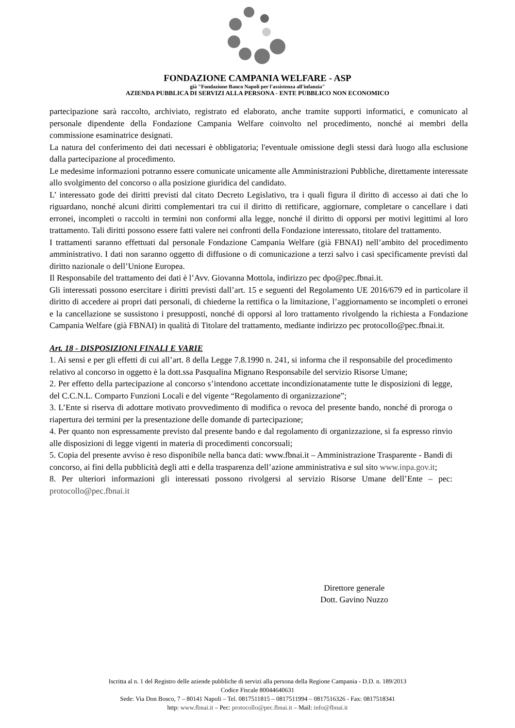FONDAZIONE CAMPANIA WELFARE - ASP
già "Fondazione Banco Napoli per l'assistenza all'infanzia"
AZIENDA PUBBLICA DI SERVIZI ALLA PERSONA - ENTE PUBBLICO NON ECONOMICO
partecipazione sarà raccolto, archiviato, registrato ed elaborato, anche tramite supporti informatici, e comunicato al personale dipendente della Fondazione Campania Welfare coinvolto nel procedimento, nonché ai membri della commissione esaminatrice designati.
La natura del conferimento dei dati necessari è obbligatoria; l'eventuale omissione degli stessi darà luogo alla esclusione dalla partecipazione al procedimento.
Le medesime informazioni potranno essere comunicate unicamente alle Amministrazioni Pubbliche, direttamente interessate allo svolgimento del concorso o alla posizione giuridica del candidato.
L’ interessato gode dei diritti previsti dal citato Decreto Legislativo, tra i quali figura il diritto di accesso ai dati che lo riguardano, nonché alcuni diritti complementari tra cui il diritto di rettificare, aggiornare, completare o cancellare i dati erronei, incompleti o raccolti in termini non conformi alla legge, nonché il diritto di opporsi per motivi legittimi al loro trattamento. Tali diritti possono essere fatti valere nei confronti della Fondazione interessato, titolare del trattamento.
I trattamenti saranno effettuati dal personale Fondazione Campania Welfare (già FBNAI) nell’ambito del procedimento amministrativo. I dati non saranno oggetto di diffusione o di comunicazione a terzi salvo i casi specificamente previsti dal diritto nazionale o dell’Unione Europea.
Il Responsabile del trattamento dei dati è l’Avv. Giovanna Mottola, indirizzo pec dpo@pec.fbnai.it.
Gli interessati possono esercitare i diritti previsti dall’art. 15 e seguenti del Regolamento UE 2016/679 ed in particolare il diritto di accedere ai propri dati personali, di chiederne la rettifica o la limitazione, l’aggiornamento se incompleti o erronei e la cancellazione se sussistono i presupposti, nonché di opporsi al loro trattamento rivolgendo la richiesta a Fondazione Campania Welfare (già FBNAI) in qualità di Titolare del trattamento, mediante indirizzo pec protocollo@pec.fbnai.it.
Art. 18 - DISPOSIZIONI FINALI E VARIE
1. Ai sensi e per gli effetti di cui all’art. 8 della Legge 7.8.1990 n. 241, si informa che il responsabile del procedimento relativo al concorso in oggetto è la dott.ssa Pasqualina Mignano Responsabile del servizio Risorse Umane;
2. Per effetto della partecipazione al concorso s’intendono accettate incondizionatamente tutte le disposizioni di legge, del C.C.N.L. Comparto Funzioni Locali e del vigente “Regolamento di organizzazione”;
3. L’Ente si riserva di adottare motivato provvedimento di modifica o revoca del presente bando, nonché di proroga o riapertura dei termini per la presentazione delle domande di partecipazione;
4. Per quanto non espressamente previsto dal presente bando e dal regolamento di organizzazione, si fa espresso rinvio alle disposizioni di legge vigenti in materia di procedimenti concorsuali;
5. Copia del presente avviso è reso disponibile nella banca dati: www.fbnai.it – Amministrazione Trasparente - Bandi di concorso, ai fini della pubblicità degli atti e della trasparenza dell’azione amministrativa e sul sito www.inpa.gov.it;
8. Per ulteriori informazioni gli interessati possono rivolgersi al servizio Risorse Umane dell’Ente – pec: protocollo@pec.fbnai.it
Direttore generale
Dott. Gavino Nuzzo
Iscritta al n. 1 del Registro delle aziende pubbliche di servizi alla persona della Regione Campania - D.D. n. 189/2013
Codice Fiscale 80044640631
Sede: Via Don Bosco, 7 – 80141 Napoli – Tel. 0817511815 – 0817511994 – 0817516326 - Fax: 0817518341
http: www.fbnai.it – Pec: protocollo@pec.fbnai.it – Mail: info@fbnai.it